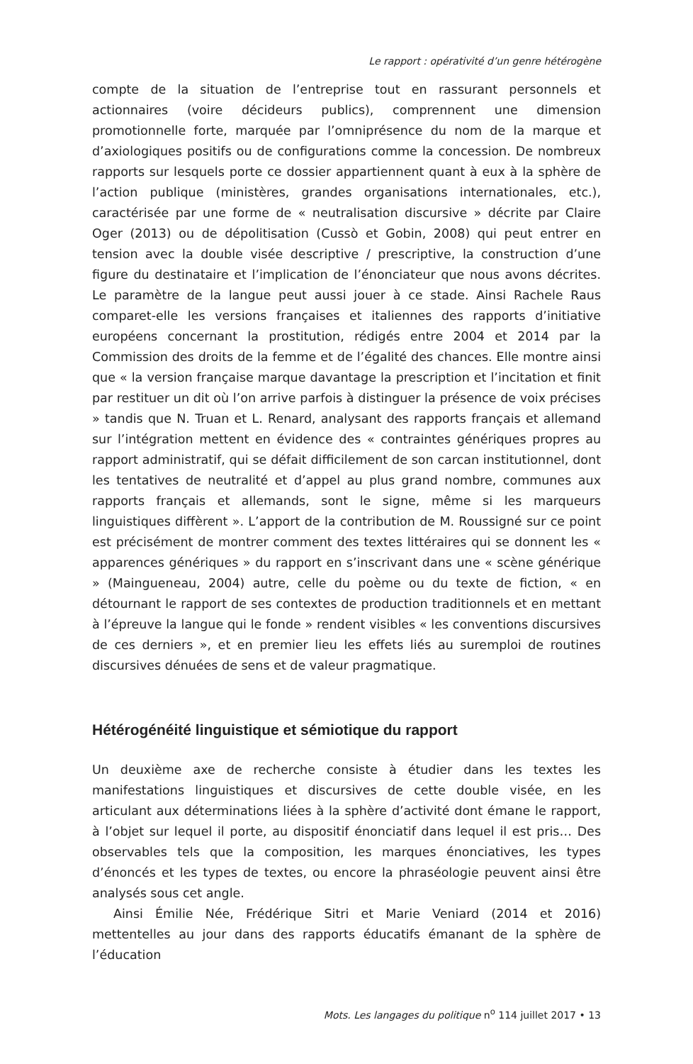Le rapport : opérativité d’un genre hétérogène
compte de la situation de l’entreprise tout en rassurant personnels et actionnaires (voire décideurs publics), comprennent une dimension promotionnelle forte, marquée par l’omniprésence du nom de la marque et d’axiologiques positifs ou de configurations comme la concession. De nombreux rapports sur lesquels porte ce dossier appartiennent quant à eux à la sphère de l’action publique (ministères, grandes organisations internationales, etc.), caractérisée par une forme de « neutralisation discursive » décrite par Claire Oger (2013) ou de dépolitisation (Cussò et Gobin, 2008) qui peut entrer en tension avec la double visée descriptive / prescriptive, la construction d’une figure du destinataire et l’implication de l’énonciateur que nous avons décrites. Le paramètre de la langue peut aussi jouer à ce stade. Ainsi Rachele Raus comparet-elle les versions françaises et italiennes des rapports d’initiative européens concernant la prostitution, rédigés entre 2004 et 2014 par la Commission des droits de la femme et de l’égalité des chances. Elle montre ainsi que « la version française marque davantage la prescription et l’incitation et finit par restituer un dit où l’on arrive parfois à distinguer la présence de voix précises » tandis que N. Truan et L. Renard, analysant des rapports français et allemand sur l’intégration mettent en évidence des « contraintes génériques propres au rapport administratif, qui se défait difficilement de son carcan institutionnel, dont les tentatives de neutralité et d’appel au plus grand nombre, communes aux rapports français et allemands, sont le signe, même si les marqueurs linguistiques diffèrent ». L’apport de la contribution de M. Roussigné sur ce point est précisément de montrer comment des textes littéraires qui se donnent les « apparences génériques » du rapport en s’inscrivant dans une « scène générique » (Maingueneau, 2004) autre, celle du poème ou du texte de fiction, « en détournant le rapport de ses contextes de production traditionnels et en mettant à l’épreuve la langue qui le fonde » rendent visibles « les conventions discursives de ces derniers », et en premier lieu les effets liés au suremploi de routines discursives dénuées de sens et de valeur pragmatique.
Hétérogénéité linguistique et sémiotique du rapport
Un deuxième axe de recherche consiste à étudier dans les textes les manifestations linguistiques et discursives de cette double visée, en les articulant aux déterminations liées à la sphère d’activité dont émane le rapport, à l’objet sur lequel il porte, au dispositif énonciatif dans lequel il est pris… Des observables tels que la composition, les marques énonciatives, les types d’énoncés et les types de textes, ou encore la phraséologie peuvent ainsi être analysés sous cet angle.
Ainsi Émilie Née, Frédérique Sitri et Marie Veniard (2014 et 2016) mettentelles au jour dans des rapports éducatifs émanant de la sphère de l’éducation
Mots. Les langages du politique n<sup>o</sup> 114 juillet 2017 • 13